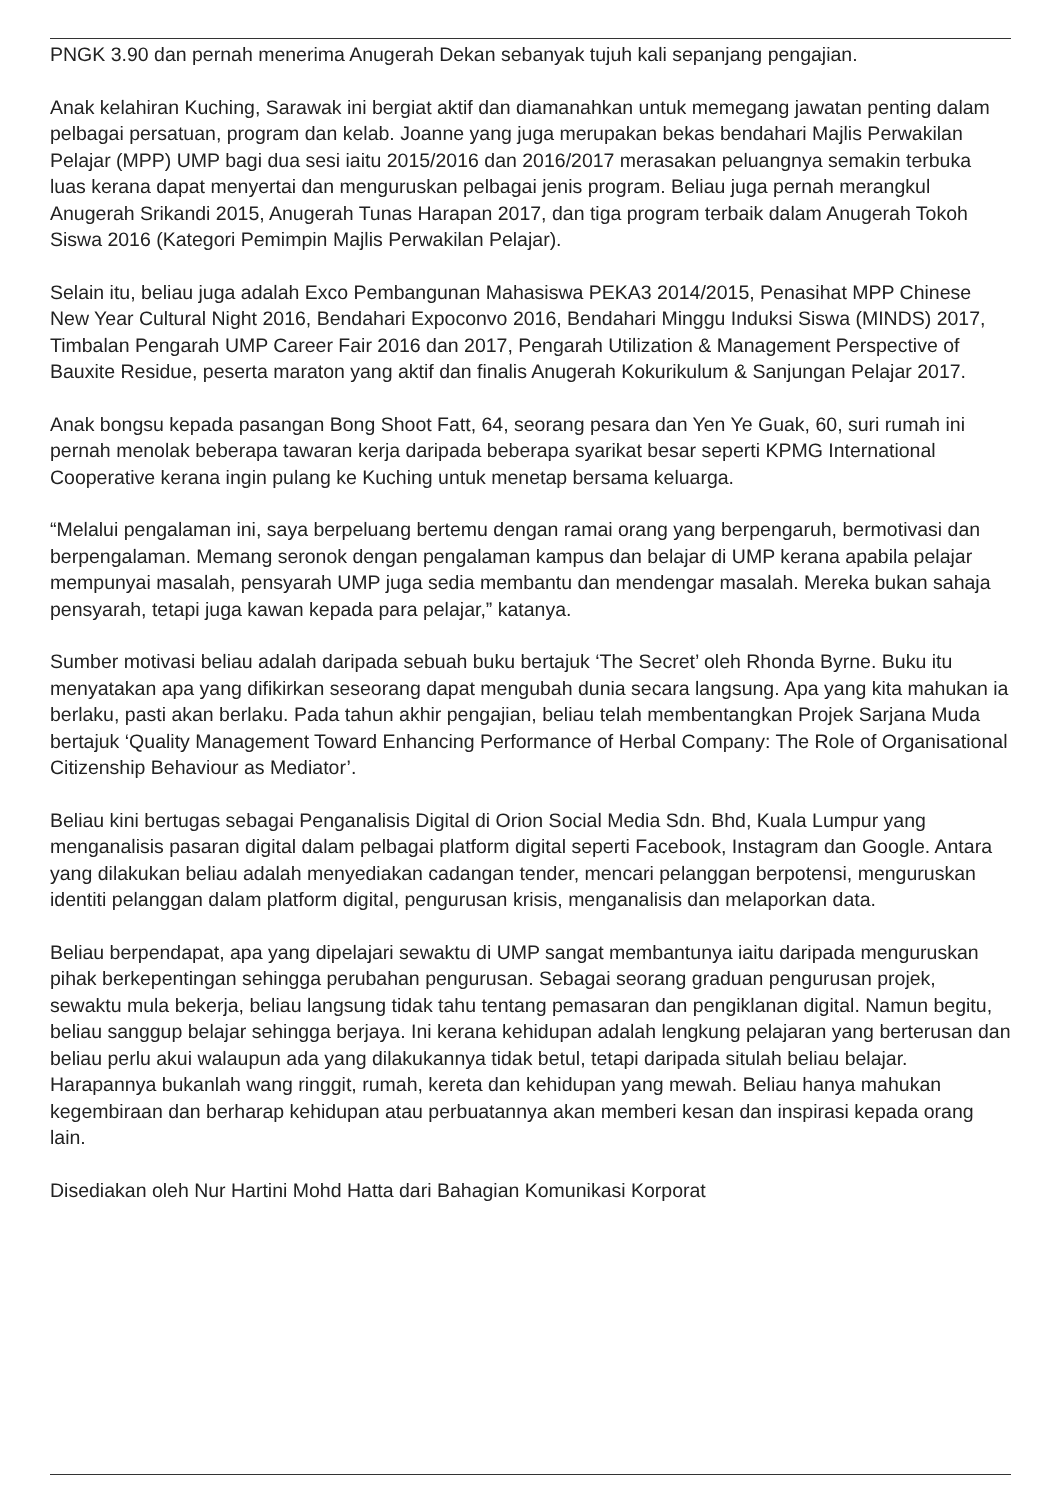PNGK 3.90 dan pernah menerima Anugerah Dekan sebanyak tujuh kali sepanjang pengajian.
Anak kelahiran Kuching, Sarawak ini bergiat aktif dan diamanahkan untuk memegang jawatan penting dalam pelbagai persatuan, program dan kelab. Joanne yang juga merupakan bekas bendahari Majlis Perwakilan Pelajar (MPP) UMP bagi dua sesi iaitu 2015/2016 dan 2016/2017 merasakan peluangnya semakin terbuka luas kerana dapat menyertai dan menguruskan pelbagai jenis program. Beliau juga pernah merangkul Anugerah Srikandi 2015, Anugerah Tunas Harapan 2017, dan tiga program terbaik dalam Anugerah Tokoh Siswa 2016 (Kategori Pemimpin Majlis Perwakilan Pelajar).
Selain itu, beliau juga adalah Exco Pembangunan Mahasiswa PEKA3 2014/2015, Penasihat MPP Chinese New Year Cultural Night 2016, Bendahari Expoconvo 2016, Bendahari Minggu Induksi Siswa (MINDS) 2017, Timbalan Pengarah UMP Career Fair 2016 dan 2017, Pengarah Utilization & Management Perspective of Bauxite Residue, peserta maraton yang aktif dan finalis Anugerah Kokurikulum & Sanjungan Pelajar 2017.
Anak bongsu kepada pasangan Bong Shoot Fatt, 64, seorang pesara dan Yen Ye Guak, 60, suri rumah ini pernah menolak beberapa tawaran kerja daripada beberapa syarikat besar seperti KPMG International Cooperative kerana ingin pulang ke Kuching untuk menetap bersama keluarga.
“Melalui pengalaman ini, saya berpeluang bertemu dengan ramai orang yang berpengaruh, bermotivasi dan berpengalaman. Memang seronok dengan pengalaman kampus dan belajar di UMP kerana apabila pelajar mempunyai masalah, pensyarah UMP juga sedia membantu dan mendengar masalah. Mereka bukan sahaja pensyarah, tetapi juga kawan kepada para pelajar,” katanya.
Sumber motivasi beliau adalah daripada sebuah buku bertajuk ‘The Secret’ oleh Rhonda Byrne. Buku itu menyatakan apa yang difikirkan seseorang dapat mengubah dunia secara langsung. Apa yang kita mahukan ia berlaku, pasti akan berlaku. Pada tahun akhir pengajian, beliau telah membentangkan Projek Sarjana Muda bertajuk ‘Quality Management Toward Enhancing Performance of Herbal Company: The Role of Organisational Citizenship Behaviour as Mediator’.
Beliau kini bertugas sebagai Penganalisis Digital di Orion Social Media Sdn. Bhd, Kuala Lumpur yang menganalisis pasaran digital dalam pelbagai platform digital seperti Facebook, Instagram dan Google. Antara yang dilakukan beliau adalah menyediakan cadangan tender, mencari pelanggan berpotensi, menguruskan identiti pelanggan dalam platform digital, pengurusan krisis, menganalisis dan melaporkan data.
Beliau berpendapat, apa yang dipelajari sewaktu di UMP sangat membantunya iaitu daripada menguruskan pihak berkepentingan sehingga perubahan pengurusan. Sebagai seorang graduan pengurusan projek, sewaktu mula bekerja, beliau langsung tidak tahu tentang pemasaran dan pengiklanan digital. Namun begitu, beliau sanggup belajar sehingga berjaya. Ini kerana kehidupan adalah lengkung pelajaran yang berterusan dan beliau perlu akui walaupun ada yang dilakukannya tidak betul, tetapi daripada situlah beliau belajar. Harapannya bukanlah wang ringgit, rumah, kereta dan kehidupan yang mewah. Beliau hanya mahukan kegembiraan dan berharap kehidupan atau perbuatannya akan memberi kesan dan inspirasi kepada orang lain.
Disediakan oleh Nur Hartini Mohd Hatta dari Bahagian Komunikasi Korporat